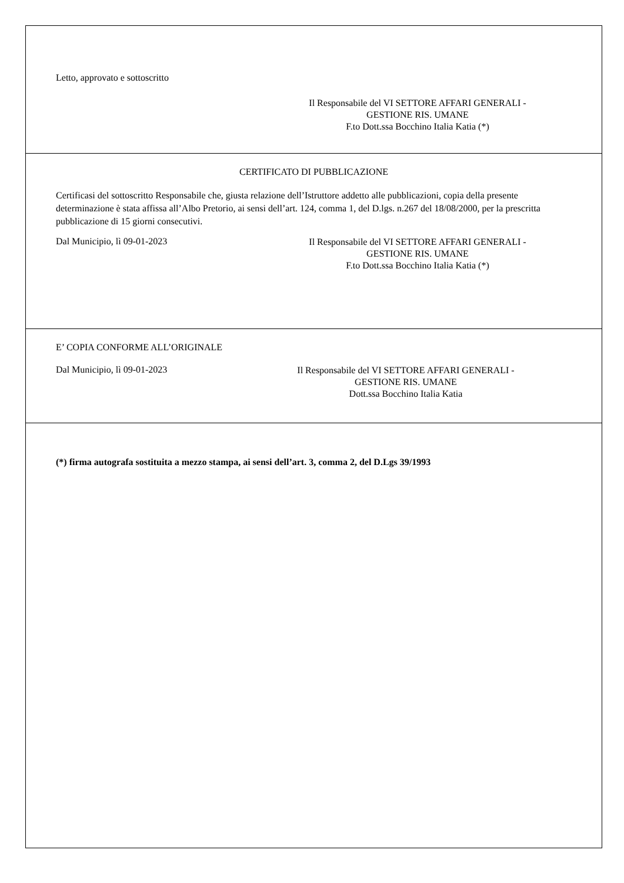Letto, approvato e sottoscritto
Il Responsabile del VI SETTORE AFFARI GENERALI -
GESTIONE RIS. UMANE
F.to Dott.ssa Bocchino Italia Katia (*)
CERTIFICATO DI PUBBLICAZIONE
Certificasi del sottoscritto Responsabile che, giusta relazione dell’Istruttore addetto alle pubblicazioni, copia della presente determinazione è stata affissa all’Albo Pretorio, ai sensi dell’art. 124, comma 1, del D.lgs. n.267 del 18/08/2000, per la prescritta pubblicazione di 15 giorni consecutivi.
Dal Municipio, lì 09-01-2023
Il Responsabile del VI SETTORE AFFARI GENERALI -
GESTIONE RIS. UMANE
F.to Dott.ssa Bocchino Italia Katia (*)
E’ COPIA CONFORME ALL’ORIGINALE
Dal Municipio, lì 09-01-2023
Il Responsabile del VI SETTORE AFFARI GENERALI -
GESTIONE RIS. UMANE
Dott.ssa Bocchino Italia Katia
(*) firma autografa sostituita a mezzo stampa, ai sensi dell’art. 3, comma 2, del D.Lgs 39/1993